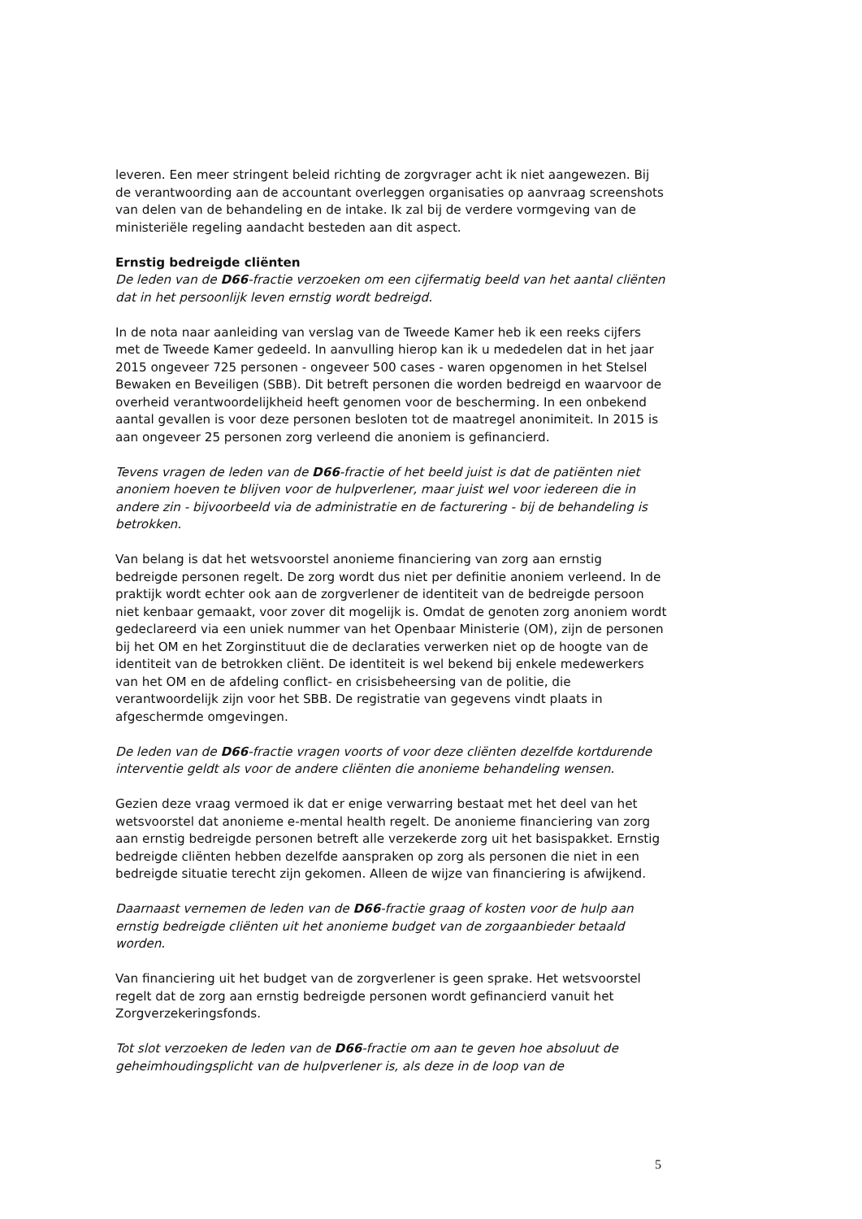leveren. Een meer stringent beleid richting de zorgvrager acht ik niet aangewezen. Bij de verantwoording aan de accountant overleggen organisaties op aanvraag screenshots van delen van de behandeling en de intake. Ik zal bij de verdere vormgeving van de ministeriële regeling aandacht besteden aan dit aspect.
Ernstig bedreigde cliënten
De leden van de D66-fractie verzoeken om een cijfermatig beeld van het aantal cliënten dat in het persoonlijk leven ernstig wordt bedreigd.
In de nota naar aanleiding van verslag van de Tweede Kamer heb ik een reeks cijfers met de Tweede Kamer gedeeld. In aanvulling hierop kan ik u mededelen dat in het jaar 2015 ongeveer 725 personen - ongeveer 500 cases - waren opgenomen in het Stelsel Bewaken en Beveiligen (SBB). Dit betreft personen die worden bedreigd en waarvoor de overheid verantwoordelijkheid heeft genomen voor de bescherming. In een onbekend aantal gevallen is voor deze personen besloten tot de maatregel anonimiteit. In 2015 is aan ongeveer 25 personen zorg verleend die anoniem is gefinancierd.
Tevens vragen de leden van de D66-fractie of het beeld juist is dat de patiënten niet anoniem hoeven te blijven voor de hulpverlener, maar juist wel voor iedereen die in andere zin - bijvoorbeeld via de administratie en de facturering - bij de behandeling is betrokken.
Van belang is dat het wetsvoorstel anonieme financiering van zorg aan ernstig bedreigde personen regelt. De zorg wordt dus niet per definitie anoniem verleend. In de praktijk wordt echter ook aan de zorgverlener de identiteit van de bedreigde persoon niet kenbaar gemaakt, voor zover dit mogelijk is. Omdat de genoten zorg anoniem wordt gedeclareerd via een uniek nummer van het Openbaar Ministerie (OM), zijn de personen bij het OM en het Zorginstituut die de declaraties verwerken niet op de hoogte van de identiteit van de betrokken cliënt. De identiteit is wel bekend bij enkele medewerkers van het OM en de afdeling conflict- en crisisbeheersing van de politie, die verantwoordelijk zijn voor het SBB. De registratie van gegevens vindt plaats in afgeschermde omgevingen.
De leden van de D66-fractie vragen voorts of voor deze cliënten dezelfde kortdurende interventie geldt als voor de andere cliënten die anonieme behandeling wensen.
Gezien deze vraag vermoed ik dat er enige verwarring bestaat met het deel van het wetsvoorstel dat anonieme e-mental health regelt. De anonieme financiering van zorg aan ernstig bedreigde personen betreft alle verzekerde zorg uit het basispakket. Ernstig bedreigde cliënten hebben dezelfde aanspraken op zorg als personen die niet in een bedreigde situatie terecht zijn gekomen. Alleen de wijze van financiering is afwijkend.
Daarnaast vernemen de leden van de D66-fractie graag of kosten voor de hulp aan ernstig bedreigde cliënten uit het anonieme budget van de zorgaanbieder betaald worden.
Van financiering uit het budget van de zorgverlener is geen sprake. Het wetsvoorstel regelt dat de zorg aan ernstig bedreigde personen wordt gefinancierd vanuit het Zorgverzekeringsfonds.
Tot slot verzoeken de leden van de D66-fractie om aan te geven hoe absoluut de geheimhoudingsplicht van de hulpverlener is, als deze in de loop van de
5